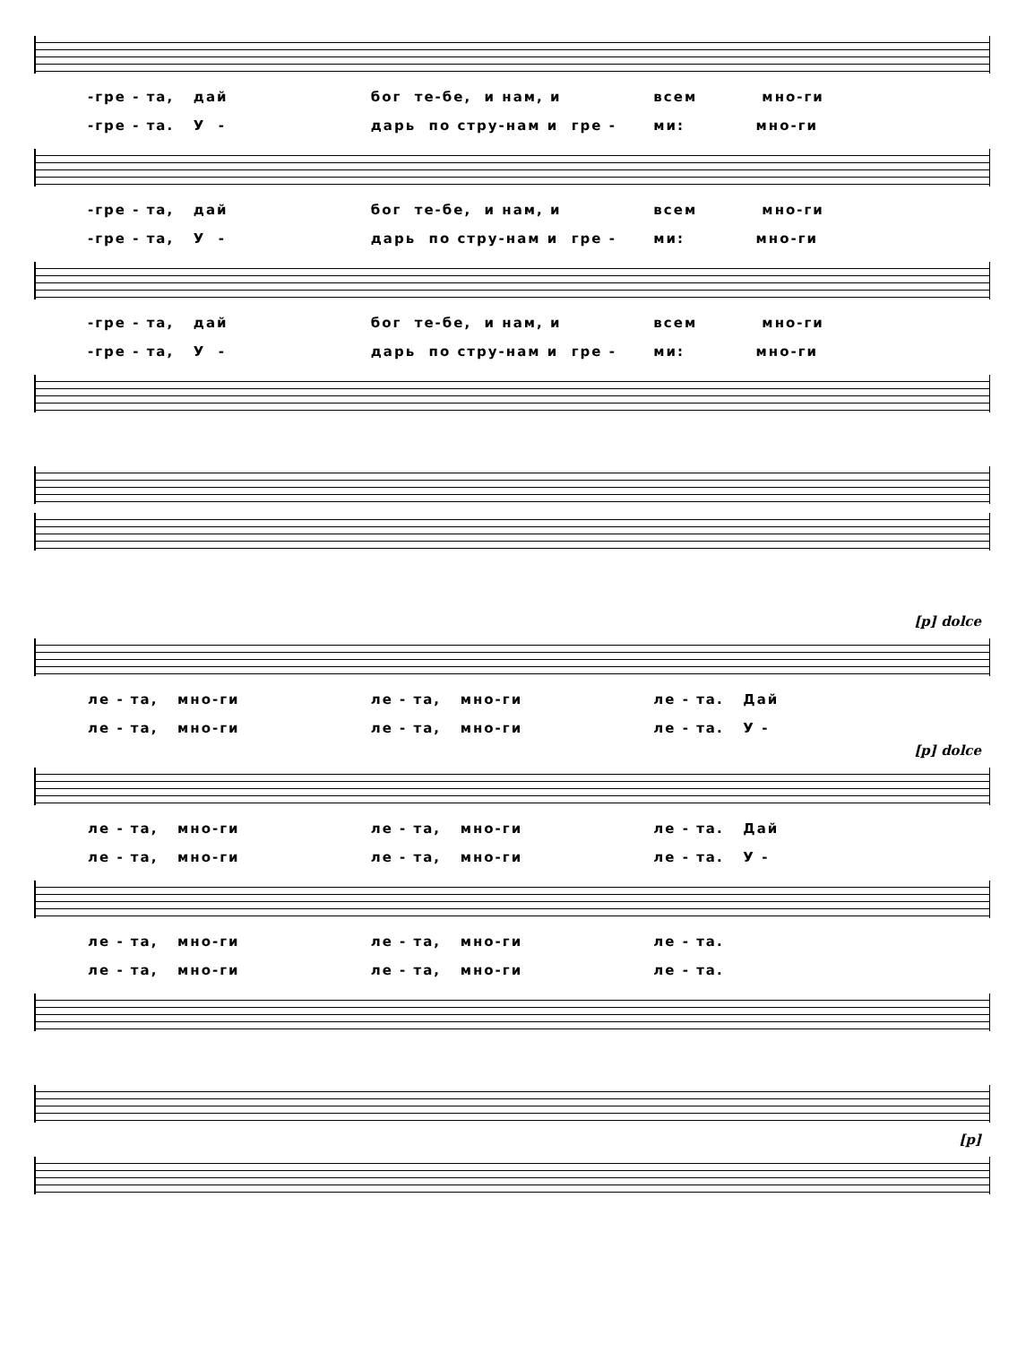-гре - та, дай
бог те-бе, и нам, и
всем мно-ги
-гре - та. У -
дарь по стру-нам и гре -
ми: мно-ги
-гре - та, дай
бог те-бе, и нам, и
всем мно-ги
-гре - та, У -
дарь по стру-нам и гре -
ми: мно-ги
-гре - та, дай
бог те-бе, и нам, и
всем мно-ги
-гре - та, У -
дарь по стру-нам и гре -
ми: мно-ги
[p] dolce
ле - та, мно-ги
ле - та, мно-ги
ле - та. Дай
ле - та, мно-ги
ле - та, мно-ги
ле - та. У -
[p] dolce
ле - та, мно-ги
ле - та, мно-ги
ле - та. Дай
ле - та, мно-ги
ле - та, мно-ги
ле - та. У -
ле - та, мно-ги
ле - та, мно-ги
ле - та.
ле - та, мно-ги
ле - та, мно-ги
ле - та.
[p]